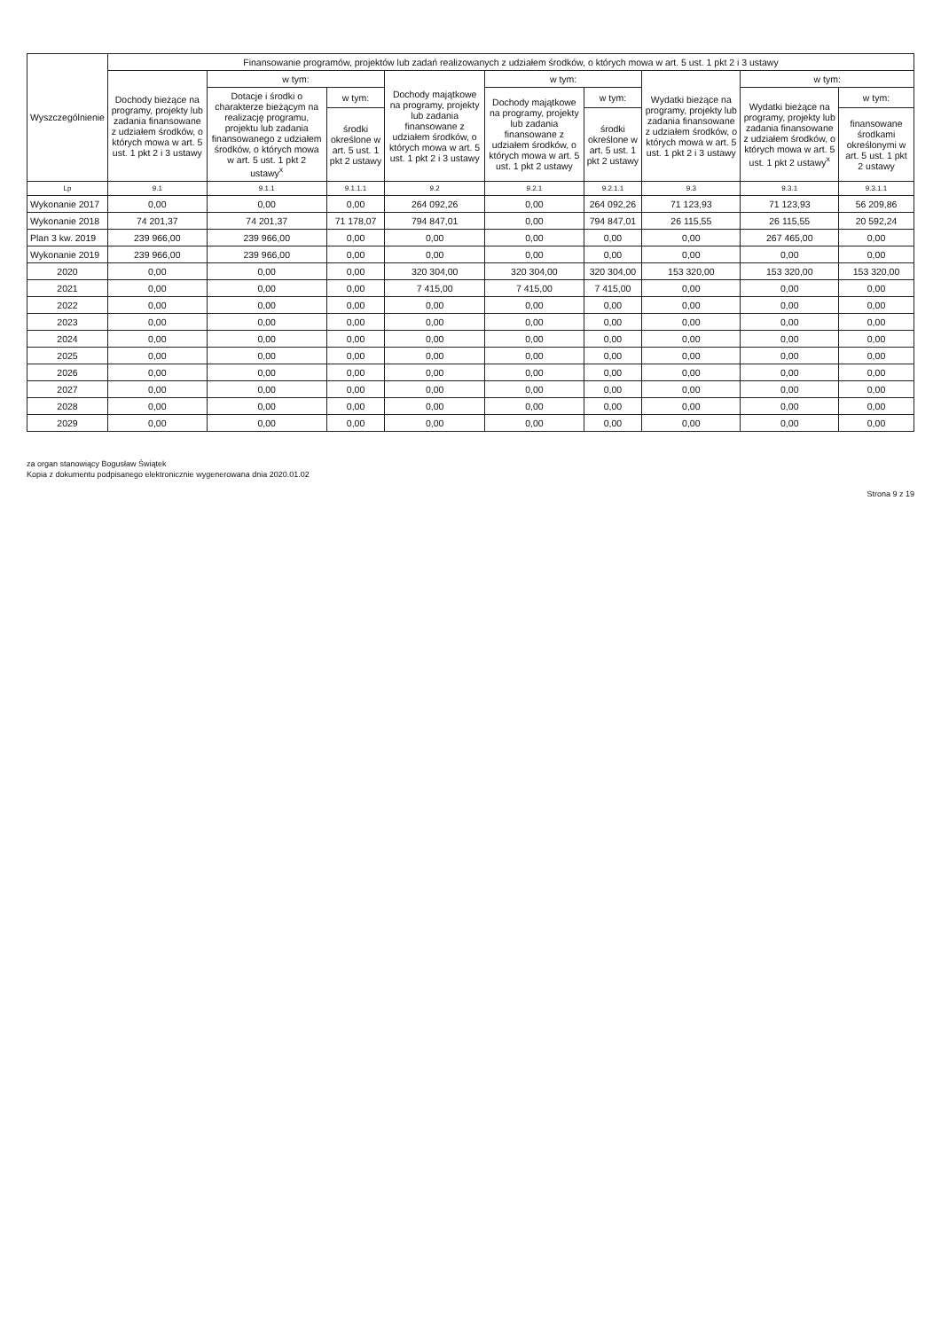| Wyszczególnienie | Finansowanie programów, projektów lub zadań realizowanych z udziałem środków, o których mowa w art. 5 ust. 1 pkt 2 i 3 ustawy | | | | | | | | |
| --- | --- | --- | --- | --- | --- | --- | --- | --- | --- |
| | Dochody bieżące na programy, projekty lub zadania finansowane z udziałem środków, o których mowa w art. 5 ust. 1 pkt 2 i 3 ustawy | w tym: | | Dochody majątkowe na programy, projekty lub zadania finansowane z udziałem środków, o których mowa w art. 5 ust. 1 pkt 2 i 3 ustawy | w tym: | | Wydatki bieżące na programy, projekty lub zadania finansowane z udziałem środków, o których mowa w art. 5 ust. 1 pkt 2 i 3 ustawy | w tym: | |
| | | Dotacje i środki o charakterze bieżącym na realizację programu, projektu lub zadania finansowanego z udziałem środków, o których mowa w art. 5 ust. 1 pkt 2 ustawy<sup>x</sup> | w tym: | | Dochody majątkowe na programy, projekty lub zadania finansowane z udziałem środków, o których mowa w art. 5 ust. 1 pkt 2 ustawy | w tym: | | Wydatki bieżące na programy, projekty lub zadania finansowane z udziałem środków, o których mowa w art. 5 ust. 1 pkt 2 ustawy<sup>x</sup> | w tym: |
| | | | środki określone w art. 5 ust. 1 pkt 2 ustawy | | | środki określone w art. 5 ust. 1 pkt 2 ustawy | | | finansowane środkami określonymi w art. 5 ust. 1 pkt 2 ustawy |
| Lp | 9.1 | 9.1.1 | 9.1.1.1 | 9.2 | 9.2.1 | 9.2.1.1 | 9.3 | 9.3.1 | 9.3.1.1 |
| Wykonanie 2017 | 0,00 | 0,00 | 0,00 | 264 092,26 | 0,00 | 264 092,26 | 71 123,93 | 71 123,93 | 56 209,86 |
| Wykonanie 2018 | 74 201,37 | 74 201,37 | 71 178,07 | 794 847,01 | 0,00 | 794 847,01 | 26 115,55 | 26 115,55 | 20 592,24 |
| Plan 3 kw. 2019 | 239 966,00 | 239 966,00 | 0,00 | 0,00 | 0,00 | 0,00 | 0,00 | 267 465,00 | 0,00 |
| Wykonanie 2019 | 239 966,00 | 239 966,00 | 0,00 | 0,00 | 0,00 | 0,00 | 0,00 | 0,00 | 0,00 |
| 2020 | 0,00 | 0,00 | 0,00 | 320 304,00 | 320 304,00 | 320 304,00 | 153 320,00 | 153 320,00 | 153 320,00 |
| 2021 | 0,00 | 0,00 | 0,00 | 7 415,00 | 7 415,00 | 7 415,00 | 0,00 | 0,00 | 0,00 |
| 2022 | 0,00 | 0,00 | 0,00 | 0,00 | 0,00 | 0,00 | 0,00 | 0,00 | 0,00 |
| 2023 | 0,00 | 0,00 | 0,00 | 0,00 | 0,00 | 0,00 | 0,00 | 0,00 | 0,00 |
| 2024 | 0,00 | 0,00 | 0,00 | 0,00 | 0,00 | 0,00 | 0,00 | 0,00 | 0,00 |
| 2025 | 0,00 | 0,00 | 0,00 | 0,00 | 0,00 | 0,00 | 0,00 | 0,00 | 0,00 |
| 2026 | 0,00 | 0,00 | 0,00 | 0,00 | 0,00 | 0,00 | 0,00 | 0,00 | 0,00 |
| 2027 | 0,00 | 0,00 | 0,00 | 0,00 | 0,00 | 0,00 | 0,00 | 0,00 | 0,00 |
| 2028 | 0,00 | 0,00 | 0,00 | 0,00 | 0,00 | 0,00 | 0,00 | 0,00 | 0,00 |
| 2029 | 0,00 | 0,00 | 0,00 | 0,00 | 0,00 | 0,00 | 0,00 | 0,00 | 0,00 |
za organ stanowiący Bogusław Świątek
Kopia z dokumentu podpisanego elektronicznie wygenerowana dnia 2020.01.02
Strona 9 z 19